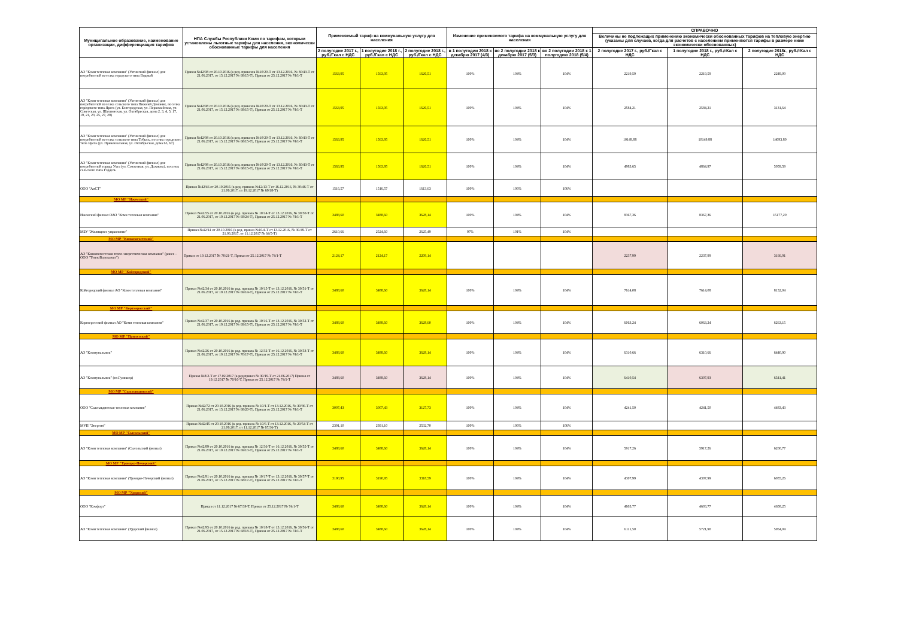| Муниципальное образование, наименование организации, дифференциация тарифов | НПА Службы Республики Коми по тарифам, которым установлены льготные тарифы для населения, экономически обоснованные тарифы для населения | Применяемый тариф на коммунальную услугу для населения | | | Изменение применяемого тарифа на коммунальную услугу для населения | | | СПРАВОЧНО | | |
| --- | --- | --- | --- | --- | --- | --- | --- | --- | --- | --- |
| | | | | | | | | Величины не подлежащих применению экономически обоснованных тарифов на тепловую энергию (указаны для случаев, когда для расчетов с населением применяются тарифы в размере ниже экономически обоснованных) | | |
| | | 2 полугодие 2017 г., руб./Гкал с НДС | 1 полугодие 2018 г., руб./Гкал с НДС | 2 полугодие 2018 г., руб./Гкал с НДС | в 1 полугодии 2018 к декабрю 2017 (4/3) | во 2 полугодии 2018 к декабрю 2017 (5/3) | во 2 полугодии 2018 к 1 полугодию 2018 (5/4) | 2 полугодие 2017 г., руб./Гкал с НДС | 1 полугодие 2018 г., руб./гКал с НДС | 2 полугодие 2018г., руб./гКал с НДС |
| АО "Коми тепловая компания" (Ухтинский филиал) для потребителей поселка городского типа Водный | Приказ №42/98 от 20.10.2016 (в ред. приказов №10/20-Т от 13.12.2016, № 30/43-Т от 21.06.2017, от 15.12.2017 № 68/15-Т), Приказ от 25.12.2017 № 74/1-Т | 1563,95 | 1563,95 | 1626,51 | 100% | 104% | 104% | 2219,59 | 2219,59 | 2249,09 |
| АО "Коми тепловая компания" (Ухтинский филиал) для потребителей поселка сельского типа Нижний Доманик, поселка городского типа Ярега (ул. Белгородская, ул. Первомайская, ул. Советская, ул. Шахтинская, ул. Октябрьская, дома 2, 3, 4, 5, 17, 19, 21, 23, 25, 27, 29) | Приказ №42/98 от 20.10.2016 (в ред. приказов №10/20-Т от 13.12.2016, № 30/43-Т от 21.06.2017, от 15.12.2017 № 68/15-Т), Приказ от 25.12.2017 № 74/1-Т | 1563,95 | 1563,95 | 1626,51 | 100% | 104% | 104% | 2584,21 | 2584,21 | 3131,64 |
| АО "Коми тепловая компания" (Ухтинский филиал) для потребителей поселка сельского типа Тобысь, поселка городского типа Ярега (ул. Привокзальная, ул. Октябрьская, дома 65, 67) | Приказ №42/98 от 20.10.2016 (в ред. приказов №10/20-Т от 13.12.2016, № 30/43-Т от 21.06.2017, от 15.12.2017 № 68/15-Т), Приказ от 25.12.2017 № 74/1-Т | 1563,95 | 1563,95 | 1626,51 | 100% | 104% | 104% | 10149,88 | 10149,88 | 14093,80 |
| АО "Коми тепловая компания" (Ухтинский филиал) для потребителей города Ухта (ул. Совхозная, ул. Дежнева), поселок сельского типа Гэрдель | Приказ №42/98 от 20.10.2016 (в ред. приказов №10/20-Т от 13.12.2016, № 30/43-Т от 21.06.2017, от 15.12.2017 № 68/15-Т), Приказ от 25.12.2017 № 74/1-Т | 1563,95 | 1563,95 | 1626,51 | 100% | 104% | 104% | 4983,65 | 4864,97 | 5059,59 |
| ООО "АиСТ" | Приказ №42/46 от 20.10.2016 (в ред. приказа №12/13-Т от 16.12.2016, № 30/46-Т от 21.06.2017, от 19.12.2017 № 69/18-Т) | 1516,57 | 1516,57 | 1613,63 | 100% | 106% | 106% | | | |
| МО МР "Ижемский" | | | | | | | | | | |
| Ижемский филиал ОАО "Коми тепловая компания" | Приказ №42/55 от 20.10.2016 (в ред. приказа № 10/14-Т от 13.12.2016, № 30/50-Т от 21.06.2017, от 19.12.2017 № 68/24-Т), Приказ от 25.12.2017 № 74/1-Т | 3488,60 | 3488,60 | 3628,14 | 100% | 104% | 104% | 8367,36 | 8367,36 | 15177,20 |
| МБУ "Жилищное управление" | Приказ №42/41 от 20.10.2016 (в ред. приказ №10/4-Т от 13.12.2016, № 30/49-Т от 21.06.2017, от 11.12.2017 № 64/5-Т) | 2610,66 | 2524,60 | 2625,49 | 97% | 101% | 104% | | | |
| МО МР "Княжпогостский" | | | | | | | | | | |
| АО "Княжпогостская тепло-энергетическая компания" (ранее - ООО "ТеплоВодоканал") | Приказ от 19.12.2017 № 70/21-Т, Приказ от 25.12.2017 № 74/1-Т | 2124,17 | 2124,17 | 2209,14 | | | | 2237,99 | 2237,99 | 3166,91 |
| МО МР "Койгородский" | | | | | | | | | | |
| Койгородский филиал АО "Коми тепловая компания" | Приказ №42/34 от 20.10.2016 (в ред. приказа № 10/15-Т от 13.12.2016, № 30/51-Т от 21.06.2017, от 19.12.2017 № 69/14-Т), Приказ от 25.12.2017 № 74/1-Т | 3488,60 | 3488,60 | 3628,14 | 100% | 104% | 104% | 7614,08 | 7614,08 | 8132,04 |
| МО МР "Корткеросский" | | | | | | | | | | |
| Корткеросский филиал АО "Коми тепловая компания" | Приказ №42/37 от 20.10.2016 (в ред. приказа № 10/16-Т от 13.12.2016, № 30/52-Т от 21.06.2017, от 19.12.2017 № 69/15-Т), Приказ от 25.12.2017 № 74/1-Т | 3488,60 | 3488,60 | 3628,60 | 100% | 104% | 104% | 6063,24 | 6063,24 | 6263,15 |
| МО МР "Прилузский" | | | | | | | | | | |
| АО "Коммунальник" | Приказ №42/26 от 20.10.2016 (в ред. приказа № 12/32-Т от 16.12.2016, № 30/53-Т от 21.06.2017, от 19.12.2017 № 70/17-Т), Приказ от 25.12.2017 № 74/1-Т | 3488,60 | 3488,60 | 3628,14 | 100% | 104% | 104% | 6310,66 | 6310,66 | 6440,90 |
| АО "Коммунальник" (пс.Гуляшор) | Приказ №8/2-Т от 17.02.2017 (в ред.приказ № 30/19-Т от 21.06.2017) Приказ от 19.12.2017 № 70/16-Т, Приказ от 25.12.2017 № 74/1-Т | 3488,60 | 3488,60 | 3628,14 | 100% | 104% | 104% | 6410,54 | 6307,93 | 6541,41 |
| МО МР "Сыктывдинский" | | | | | | | | | | |
| ООО "Сыктывдинская тепловая компания" | Приказ №42/72 от 20.10.2016 (в ред. приказа № 10/1-Т от 13.12.2016, № 30/36-Т от 21.06.2017, от 15.12.2017 № 68/20-Т), Приказ от 25.12.2017 № 74/1-Т | 3007,43 | 3007,43 | 3127,73 | 100% | 104% | 104% | 4241,50 | 4241,50 | 4483,43 |
| МУП "Энергия" | Приказ №42/45 от 20.10.2016 (в ред. приказа № 10/6-Т от 13.12.2016, № 20/54-Т от 21.06.2017, от 11.12.2017 № 67/36-Т) | 2391,10 | 2391,10 | 2532,70 | 100% | 106% | 106% | | | |
| МО МР "Сысольский" | | | | | | | | | | |
| АО "Коми тепловая компания" (Сысольский филиал) | Приказ №42/89 от 20.10.2016 (в ред. приказа № 12/36-Т от 16.12.2016, № 30/55-Т от 21.06.2017, от 19.12.2017 № 69/13-Т), Приказ от 25.12.2017 № 74/1-Т | 3488,60 | 3488,60 | 3628,14 | 100% | 104% | 104% | 5917,26 | 5917,26 | 6200,77 |
| МО МР "Троицко-Печорский" | | | | | | | | | | |
| АО "Коми тепловая компания" (Троицко-Печорский филиал) | Приказ №42/91 от 20.10.2016 (в ред. приказа № 10/17-Т от 13.12.2016, № 30/57-Т от 21.06.2017, от 15.12.2017 № 68/17-Т), Приказ от 25.12.2017 № 74/1-Т | 3190,95 | 3190,95 | 3318,59 | 100% | 104% | 104% | 4307,99 | 4307,99 | 6035,26 |
| МО МР "Удорский" | | | | | | | | | | |
| ООО "Комфорт" | Приказ от 11.12.2017 № 67/39-Т, Приказ от 25.12.2017 № 74/1-Т | 3488,60 | 3488,60 | 3628,14 | 100% | 104% | 104% | 4603,77 | 4603,77 | 4658,25 |
| АО "Коми тепловая компания" (Удорский филиал) | Приказ №42/95 от 20.10.2016 (в ред. приказа № 10/18-Т от 13.12.2016, № 30/56-Т от 21.06.2017, от 15.12.2017 № 68/18-Т), Приказ от 25.12.2017 № 74/1-Т | 3488,60 | 3488,60 | 3628,14 | 100% | 104% | 104% | 6111,50 | 5721,90 | 5954,04 |